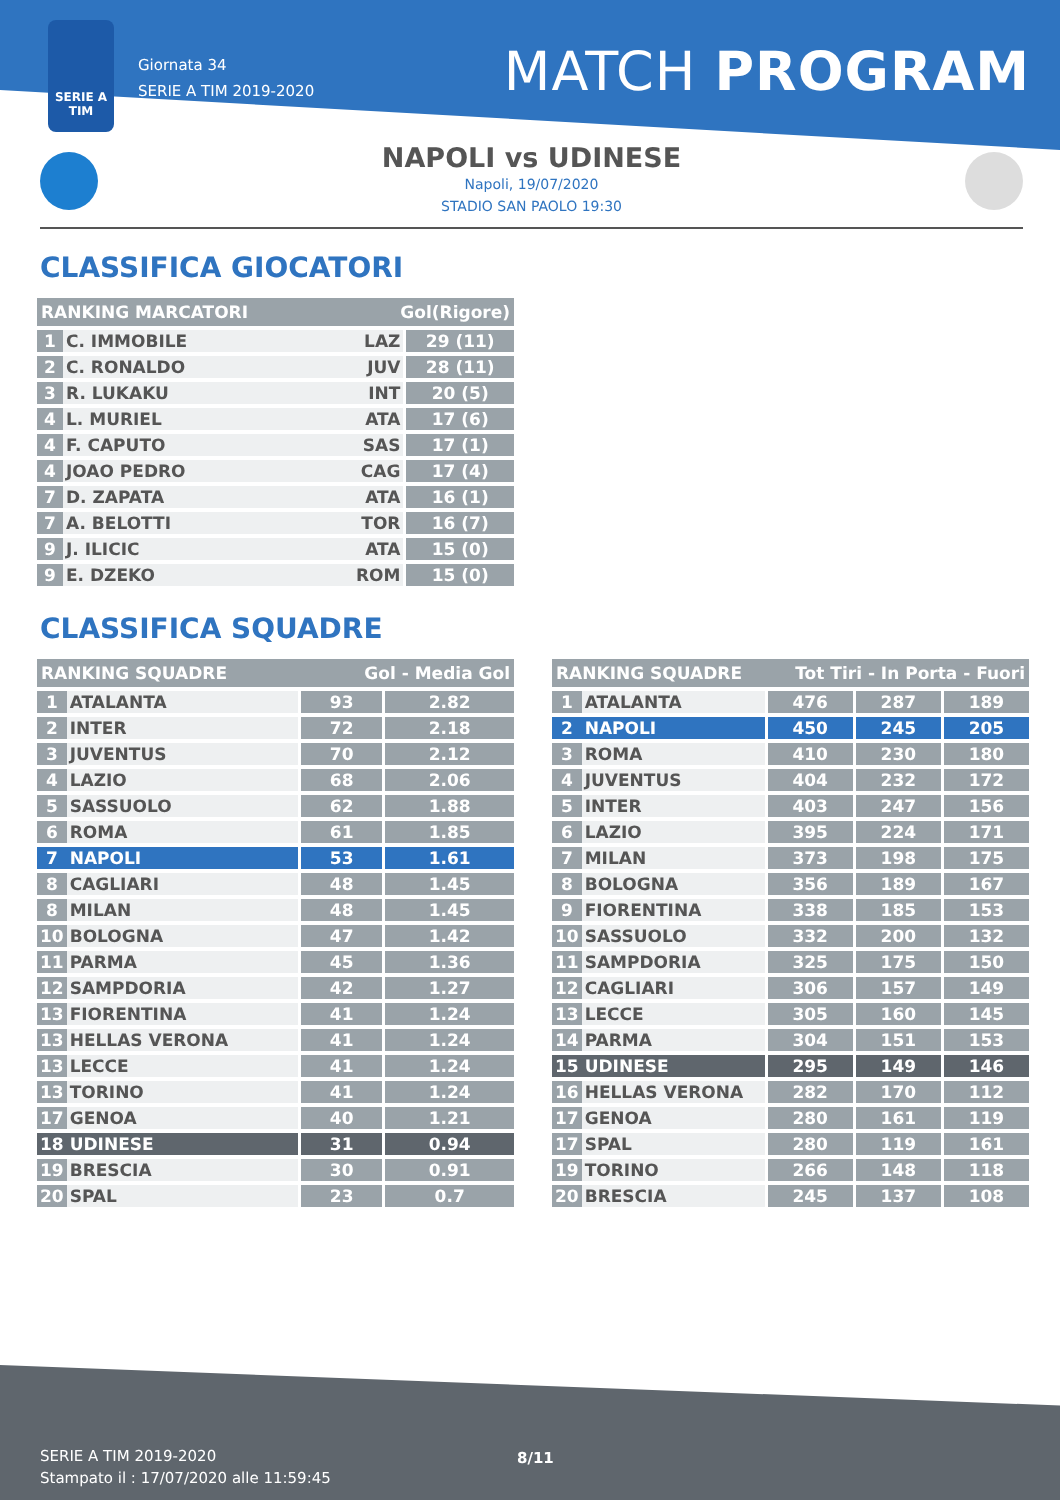SERIE A
TIM
Giornata 34
SERIE A TIM 2019-2020
MATCH PROGRAM
NAPOLI vs UDINESE
Napoli, 19/07/2020
STADIO SAN PAOLO 19:30
CLASSIFICA GIOCATORI
| RANKING MARCATORI | | Gol(Rigore) | |
| --- | --- | --- | --- |
| 1 | C. IMMOBILE | LAZ | 29 (11) |
| 2 | C. RONALDO | JUV | 28 (11) |
| 3 | R. LUKAKU | INT | 20 (5) |
| 4 | L. MURIEL | ATA | 17 (6) |
| 4 | F. CAPUTO | SAS | 17 (1) |
| 4 | JOAO PEDRO | CAG | 17 (4) |
| 7 | D. ZAPATA | ATA | 16 (1) |
| 7 | A. BELOTTI | TOR | 16 (7) |
| 9 | J. ILICIC | ATA | 15 (0) |
| 9 | E. DZEKO | ROM | 15 (0) |
CLASSIFICA SQUADRE
| RANKING SQUADRE | | Gol - Media Gol | |
| --- | --- | --- | --- |
| 1 | ATALANTA | 93 | 2.82 |
| 2 | INTER | 72 | 2.18 |
| 3 | JUVENTUS | 70 | 2.12 |
| 4 | LAZIO | 68 | 2.06 |
| 5 | SASSUOLO | 62 | 1.88 |
| 6 | ROMA | 61 | 1.85 |
| 7 | NAPOLI | 53 | 1.61 |
| 8 | CAGLIARI | 48 | 1.45 |
| 8 | MILAN | 48 | 1.45 |
| 10 | BOLOGNA | 47 | 1.42 |
| 11 | PARMA | 45 | 1.36 |
| 12 | SAMPDORIA | 42 | 1.27 |
| 13 | FIORENTINA | 41 | 1.24 |
| 13 | HELLAS VERONA | 41 | 1.24 |
| 13 | LECCE | 41 | 1.24 |
| 13 | TORINO | 41 | 1.24 |
| 17 | GENOA | 40 | 1.21 |
| 18 | UDINESE | 31 | 0.94 |
| 19 | BRESCIA | 30 | 0.91 |
| 20 | SPAL | 23 | 0.7 |
| RANKING SQUADRE | | Tot Tiri - In Porta - Fuori | | |
| --- | --- | --- | --- | --- |
| 1 | ATALANTA | 476 | 287 | 189 |
| 2 | NAPOLI | 450 | 245 | 205 |
| 3 | ROMA | 410 | 230 | 180 |
| 4 | JUVENTUS | 404 | 232 | 172 |
| 5 | INTER | 403 | 247 | 156 |
| 6 | LAZIO | 395 | 224 | 171 |
| 7 | MILAN | 373 | 198 | 175 |
| 8 | BOLOGNA | 356 | 189 | 167 |
| 9 | FIORENTINA | 338 | 185 | 153 |
| 10 | SASSUOLO | 332 | 200 | 132 |
| 11 | SAMPDORIA | 325 | 175 | 150 |
| 12 | CAGLIARI | 306 | 157 | 149 |
| 13 | LECCE | 305 | 160 | 145 |
| 14 | PARMA | 304 | 151 | 153 |
| 15 | UDINESE | 295 | 149 | 146 |
| 16 | HELLAS VERONA | 282 | 170 | 112 |
| 17 | GENOA | 280 | 161 | 119 |
| 17 | SPAL | 280 | 119 | 161 |
| 19 | TORINO | 266 | 148 | 118 |
| 20 | BRESCIA | 245 | 137 | 108 |
SERIE A TIM 2019-2020
Stampato il : 17/07/2020 alle 11:59:45
8/11